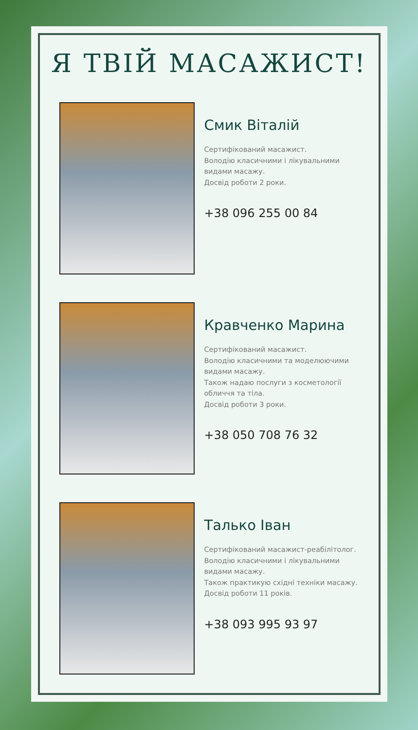Я ТВІЙ МАСАЖИСТ!
Смик Віталій
Сертифікований масажист.
Володію класичними і лікувальними
видами масажу.
Досвід роботи 2 роки.
+38 096 255 00 84
Кравченко Марина
Сертифікований масажист.
Володію класичними та моделюючими
видами масажу.
Також надаю послуги з косметології
обличчя та тіла.
Досвід роботи 3 роки.
+38 050 708 76 32
Талько Іван
Сертифікований масажист-реабілітолог.
Володію класичними і лікувальними
видами масажу.
Також практикую східні техніки масажу.
Досвід роботи 11 років.
+38 093 995 93 97